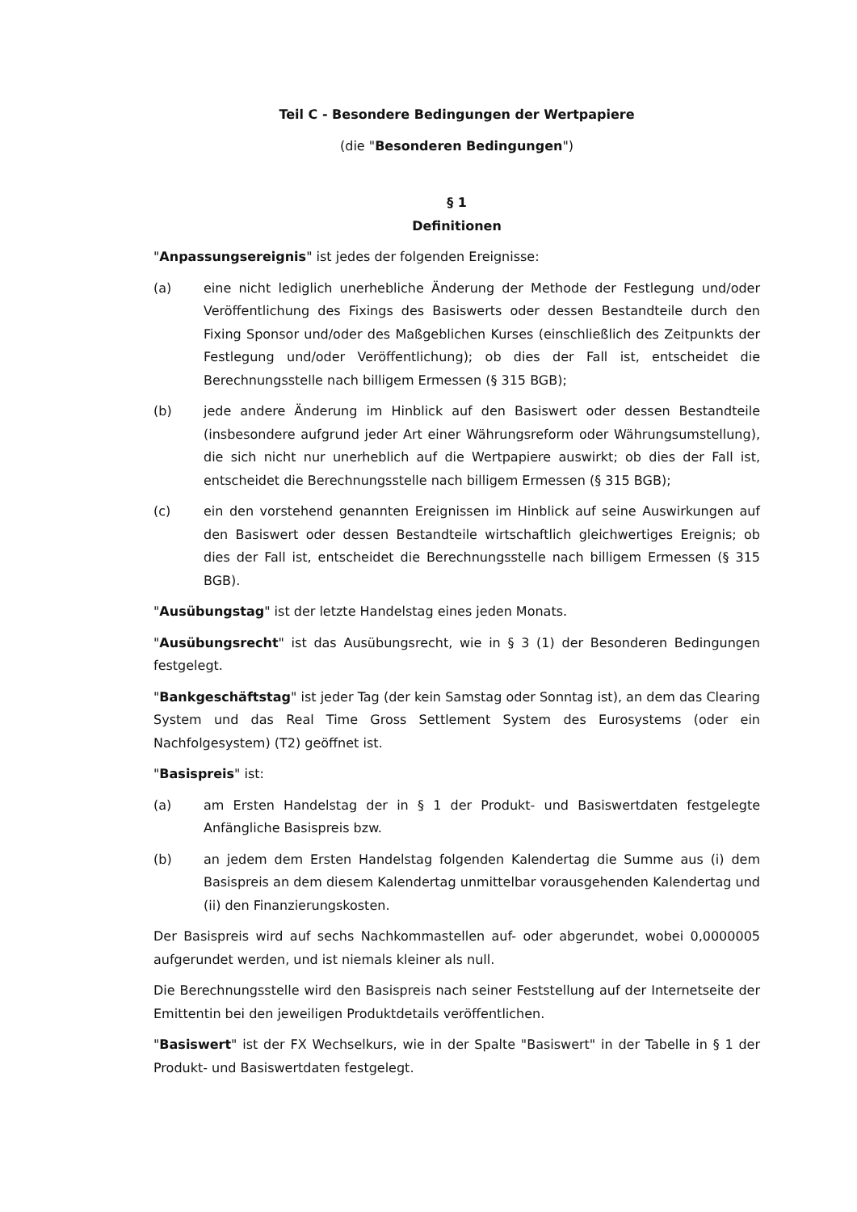Teil C - Besondere Bedingungen der Wertpapiere
(die "Besonderen Bedingungen")
§ 1
Definitionen
"Anpassungsereignis" ist jedes der folgenden Ereignisse:
(a) eine nicht lediglich unerhebliche Änderung der Methode der Festlegung und/oder Veröffentlichung des Fixings des Basiswerts oder dessen Bestandteile durch den Fixing Sponsor und/oder des Maßgeblichen Kurses (einschließlich des Zeitpunkts der Festlegung und/oder Veröffentlichung); ob dies der Fall ist, entscheidet die Berechnungsstelle nach billigem Ermessen (§ 315 BGB);
(b) jede andere Änderung im Hinblick auf den Basiswert oder dessen Bestandteile (insbesondere aufgrund jeder Art einer Währungsreform oder Währungsumstellung), die sich nicht nur unerheblich auf die Wertpapiere auswirkt; ob dies der Fall ist, entscheidet die Berechnungsstelle nach billigem Ermessen (§ 315 BGB);
(c) ein den vorstehend genannten Ereignissen im Hinblick auf seine Auswirkungen auf den Basiswert oder dessen Bestandteile wirtschaftlich gleichwertiges Ereignis; ob dies der Fall ist, entscheidet die Berechnungsstelle nach billigem Ermessen (§ 315 BGB).
"Ausübungstag" ist der letzte Handelstag eines jeden Monats.
"Ausübungsrecht" ist das Ausübungsrecht, wie in § 3 (1) der Besonderen Bedingungen festgelegt.
"Bankgeschäftstag" ist jeder Tag (der kein Samstag oder Sonntag ist), an dem das Clearing System und das Real Time Gross Settlement System des Eurosystems (oder ein Nachfolgesystem) (T2) geöffnet ist.
"Basispreis" ist:
(a) am Ersten Handelstag der in § 1 der Produkt- und Basiswertdaten festgelegte Anfängliche Basispreis bzw.
(b) an jedem dem Ersten Handelstag folgenden Kalendertag die Summe aus (i) dem Basispreis an dem diesem Kalendertag unmittelbar vorausgehenden Kalendertag und (ii) den Finanzierungskosten.
Der Basispreis wird auf sechs Nachkommastellen auf- oder abgerundet, wobei 0,0000005 aufgerundet werden, und ist niemals kleiner als null.
Die Berechnungsstelle wird den Basispreis nach seiner Feststellung auf der Internetseite der Emittentin bei den jeweiligen Produktdetails veröffentlichen.
"Basiswert" ist der FX Wechselkurs, wie in der Spalte "Basiswert" in der Tabelle in § 1 der Produkt- und Basiswertdaten festgelegt.